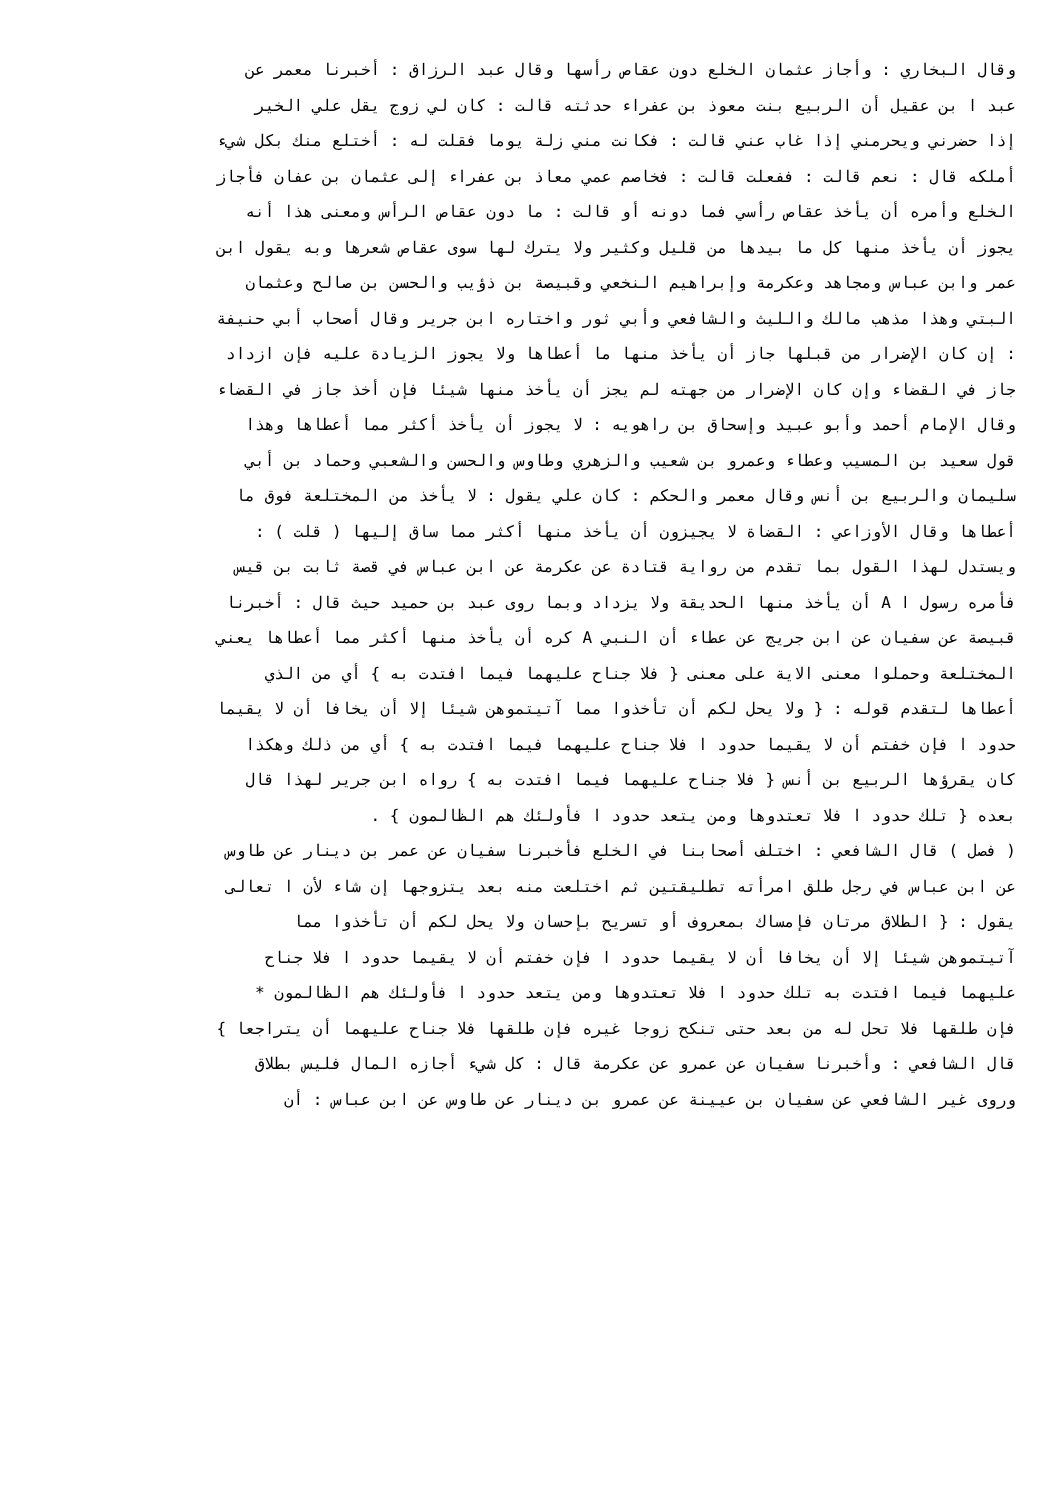وقال البخاري : وأجاز عثمان الخلع دون عقاص رأسها وقال عبد الرزاق : أخبرنا معمر عن
عبد ا بن عقيل أن الربيع بنت معوذ بن عفراء حدثته قالت : كان لي زوج يقل علي الخير
إذا حضرني ويحرمني إذا غاب عني قالت : فكانت مني زلة يوما فقلت له : أختلع منك بكل شيء
أملكه قال : نعم قالت : ففعلت قالت : فخاصم عمي معاذ بن عفراء إلى عثمان بن عفان فأجاز
الخلع وأمره أن يأخذ عقاص رأسي فما دونه أو قالت : ما دون عقاص الرأس ومعنى هذا أنه
يجوز أن يأخذ منها كل ما بيدها من قليل وكثير ولا يترك لها سوى عقاص شعرها وبه يقول ابن
عمر وابن عباس ومجاهد وعكرمة وإبراهيم النخعي وقبيصة بن ذؤيب والحسن بن صالح وعثمان
البتي وهذا مذهب مالك والليث والشافعي وأبي ثور واختاره ابن جرير وقال أصحاب أبي حنيفة
: إن كان الإضرار من قبلها جاز أن يأخذ منها ما أعطاها ولا يجوز الزيادة عليه فإن ازداد
جاز في القضاء وإن كان الإضرار من جهته لم يجز أن يأخذ منها شيئا فإن أخذ جاز في القضاء
وقال الإمام أحمد وأبو عبيد وإسحاق بن راهويه : لا يجوز أن يأخذ أكثر مما أعطاها وهذا
قول سعيد بن المسيب وعطاء وعمرو بن شعيب والزهري وطاوس والحسن والشعبي وحماد بن أبي
سليمان والربيع بن أنس وقال معمر والحكم : كان علي يقول : لا يأخذ من المختلعة فوق ما
أعطاها وقال الأوزاعي : القضاة لا يجيزون أن يأخذ منها أكثر مما ساق إليها ( قلت ) :
ويستدل لهذا القول بما تقدم من رواية قتادة عن عكرمة عن ابن عباس في قصة ثابت بن قيس
فأمره رسول ا A أن يأخذ منها الحديقة ولا يزداد وبما روى عبد بن حميد حيث قال : أخبرنا
قبيصة عن سفيان عن ابن جريج عن عطاء أن النبي A كره أن يأخذ منها أكثر مما أعطاها يعني
المختلعة وحملوا معنى الاية على معنى { فلا جناح عليهما فيما افتدت به } أي من الذي
أعطاها لتقدم قوله : { ولا يحل لكم أن تأخذوا مما آتيتموهن شيئا إلا أن يخافا أن لا يقيما
حدود ا فإن خفتم أن لا يقيما حدود ا فلا جناح عليهما فيما افتدت به } أي من ذلك وهكذا
كان يقرؤها الربيع بن أنس { فلا جناح عليهما فيما افتدت به } رواه ابن جرير لهذا قال
بعده { تلك حدود ا فلا تعتدوها ومن يتعد حدود ا فأولئك هم الظالمون } .
( فصل ) قال الشافعي : اختلف أصحابنا في الخلع فأخبرنا سفيان عن عمر بن دينار عن طاوس
عن ابن عباس في رجل طلق امرأته تطليقتين ثم اختلعت منه بعد يتزوجها إن شاء لأن ا تعالى
يقول : { الطلاق مرتان فإمساك بمعروف أو تسريح بإحسان ولا يحل لكم أن تأخذوا مما
آتيتموهن شيئا إلا أن يخافا أن لا يقيما حدود ا فإن خفتم أن لا يقيما حدود ا فلا جناح
عليهما فيما افتدت به تلك حدود ا فلا تعتدوها ومن يتعد حدود ا فأولئك هم الظالمون *
فإن طلقها فلا تحل له من بعد حتى تنكح زوجا غيره فإن طلقها فلا جناح عليهما أن يتراجعا }
قال الشافعي : وأخبرنا سفيان عن عمرو عن عكرمة قال : كل شيء أجازه المال فليس بطلاق
وروى غير الشافعي عن سفيان بن عيينة عن عمرو بن دينار عن طاوس عن ابن عباس : أن